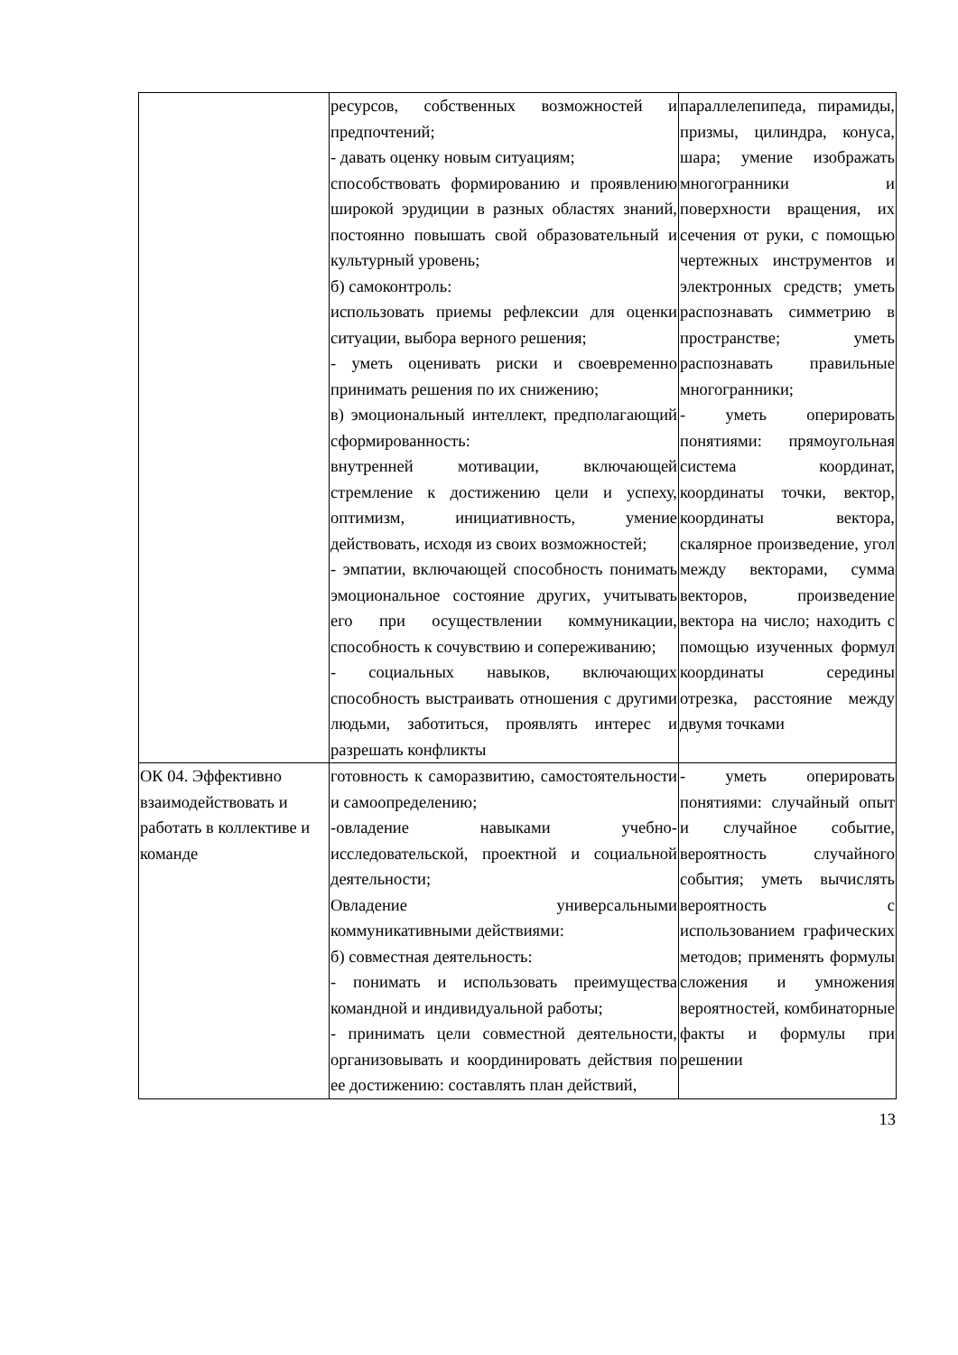| | ресурсов, собственных возможностей и предпочтений; - давать оценку новым ситуациям; способствовать формированию и проявлению широкой эрудиции в разных областях знаний, постоянно повышать свой образовательный и культурный уровень; б) самоконтроль: использовать приемы рефлексии для оценки ситуации, выбора верного решения; - уметь оценивать риски и своевременно принимать решения по их снижению; в) эмоциональный интеллект, предполагающий сформированность: внутренней мотивации, включающей стремление к достижению цели и успеху, оптимизм, инициативность, умение действовать, исходя из своих возможностей; - эмпатии, включающей способность понимать эмоциональное состояние других, учитывать его при осуществлении коммуникации, способность к сочувствию и сопереживанию; - социальных навыков, включающих способность выстраивать отношения с другими людьми, заботиться, проявлять интерес и разрешать конфликты | параллелепипеда, пирамиды, призмы, цилиндра, конуса, шара; умение изображать многогранники и поверхности вращения, их сечения от руки, с помощью чертежных инструментов и электронных средств; уметь распознавать симметрию в пространстве; уметь распознавать правильные многогранники; - уметь оперировать понятиями: прямоугольная система координат, координаты точки, вектор, координаты вектора, скалярное произведение, угол между векторами, сумма векторов, произведение вектора на число; находить с помощью изученных формул координаты середины отрезка, расстояние между двумя точками |
| ОК 04. Эффективно взаимодействовать и работать в коллективе и команде | готовность к саморазвитию, самостоятельности и самоопределению; -овладение навыками учебно-исследовательской, проектной и социальной деятельности; Овладение универсальными коммуникативными действиями: б) совместная деятельность: - понимать и использовать преимущества командной и индивидуальной работы; - принимать цели совместной деятельности, организовывать и координировать действия по ее достижению: составлять план действий, | - уметь оперировать понятиями: случайный опыт и случайное событие, вероятность случайного события; уметь вычислять вероятность с использованием графических методов; применять формулы сложения и умножения вероятностей, комбинаторные факты и формулы при решении |
13